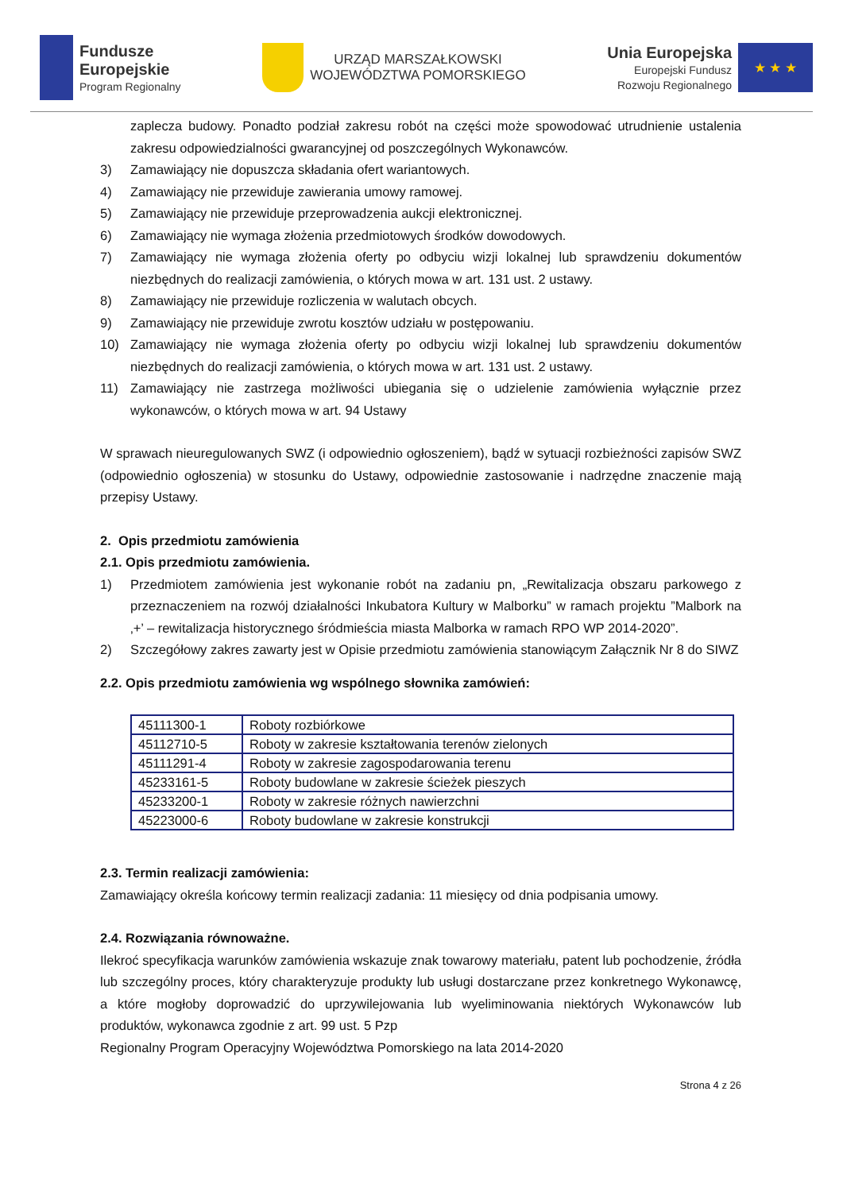Fundusze
Europejskie
Program Regionalny
URZĄD MARSZAŁKOWSKI
WOJEWÓDZTWA POMORSKIEGO
Unia Europejska
Europejski Fundusz
Rozwoju Regionalnego
★ ★ ★
zaplecza budowy. Ponadto podział zakresu robót na części może spowodować utrudnienie ustalenia zakresu odpowiedzialności gwarancyjnej od poszczególnych Wykonawców.
3) Zamawiający nie dopuszcza składania ofert wariantowych.
4) Zamawiający nie przewiduje zawierania umowy ramowej.
5) Zamawiający nie przewiduje przeprowadzenia aukcji elektronicznej.
6) Zamawiający nie wymaga złożenia przedmiotowych środków dowodowych.
7) Zamawiający nie wymaga złożenia oferty po odbyciu wizji lokalnej lub sprawdzeniu dokumentów niezbędnych do realizacji zamówienia, o których mowa w art. 131 ust. 2 ustawy.
8) Zamawiający nie przewiduje rozliczenia w walutach obcych.
9) Zamawiający nie przewiduje zwrotu kosztów udziału w postępowaniu.
10) Zamawiający nie wymaga złożenia oferty po odbyciu wizji lokalnej lub sprawdzeniu dokumentów niezbędnych do realizacji zamówienia, o których mowa w art. 131 ust. 2 ustawy.
11) Zamawiający nie zastrzega możliwości ubiegania się o udzielenie zamówienia wyłącznie przez wykonawców, o których mowa w art. 94 Ustawy
W sprawach nieuregulowanych SWZ (i odpowiednio ogłoszeniem), bądź w sytuacji rozbieżności zapisów SWZ (odpowiednio ogłoszenia) w stosunku do Ustawy, odpowiednie zastosowanie i nadrzędne znaczenie mają przepisy Ustawy.
2. Opis przedmiotu zamówienia
2.1. Opis przedmiotu zamówienia.
1) Przedmiotem zamówienia jest wykonanie robót na zadaniu pn, „Rewitalizacja obszaru parkowego z przeznaczeniem na rozwój działalności Inkubatora Kultury w Malborku” w ramach projektu ”Malbork na ‚+’ – rewitalizacja historycznego śródmieścia miasta Malborka w ramach RPO WP 2014-2020”.
2) Szczegółowy zakres zawarty jest w Opisie przedmiotu zamówienia stanowiącym Załącznik Nr 8 do SIWZ
2.2. Opis przedmiotu zamówienia wg wspólnego słownika zamówień:
| 45111300-1 | Roboty rozbiórkowe |
| 45112710-5 | Roboty w zakresie kształtowania terenów zielonych |
| 45111291-4 | Roboty w zakresie zagospodarowania terenu |
| 45233161-5 | Roboty budowlane w zakresie ścieżek pieszych |
| 45233200-1 | Roboty w zakresie różnych nawierzchni |
| 45223000-6 | Roboty budowlane w zakresie konstrukcji |
2.3. Termin realizacji zamówienia:
Zamawiający określa końcowy termin realizacji zadania: 11 miesięcy od dnia podpisania umowy.
2.4. Rozwiązania równoważne.
Ilekroć specyfikacja warunków zamówienia wskazuje znak towarowy materiału, patent lub pochodzenie, źródła lub szczególny proces, który charakteryzuje produkty lub usługi dostarczane przez konkretnego Wykonawcę, a które mogłoby doprowadzić do uprzywilejowania lub wyeliminowania niektórych Wykonawców lub produktów, wykonawca zgodnie z art. 99 ust. 5 Pzp
Regionalny Program Operacyjny Województwa Pomorskiego na lata 2014-2020
Strona 4 z 26